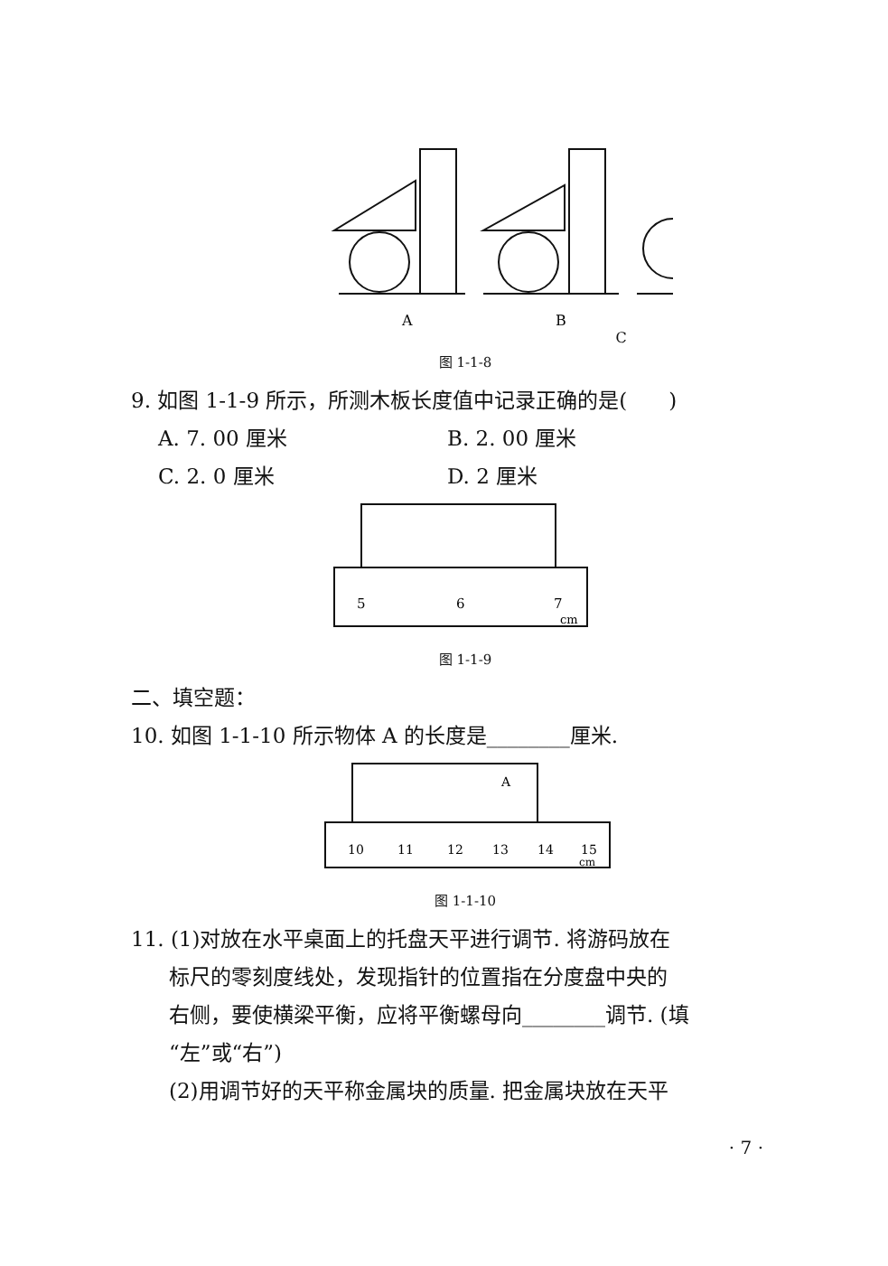A
B
C
图 1-1-8
9. 如图 1-1-9 所示，所测木板长度值中记录正确的是(　　)
A. 7. 00 厘米 B. 2. 00 厘米 C. 2. 0 厘米 D. 2 厘米
5
6
7
cm
图 1-1-9
二、填空题：
10. 如图 1-1-10 所示物体 A 的长度是________厘米.
A
10
11
12
13
14
15
cm
图 1-1-10
11. (1)对放在水平桌面上的托盘天平进行调节. 将游码放在
标尺的零刻度线处，发现指针的位置指在分度盘中央的
右侧，要使横梁平衡，应将平衡螺母向________调节. (填
“左”或“右”)
(2)用调节好的天平称金属块的质量. 把金属块放在天平
· 7 ·